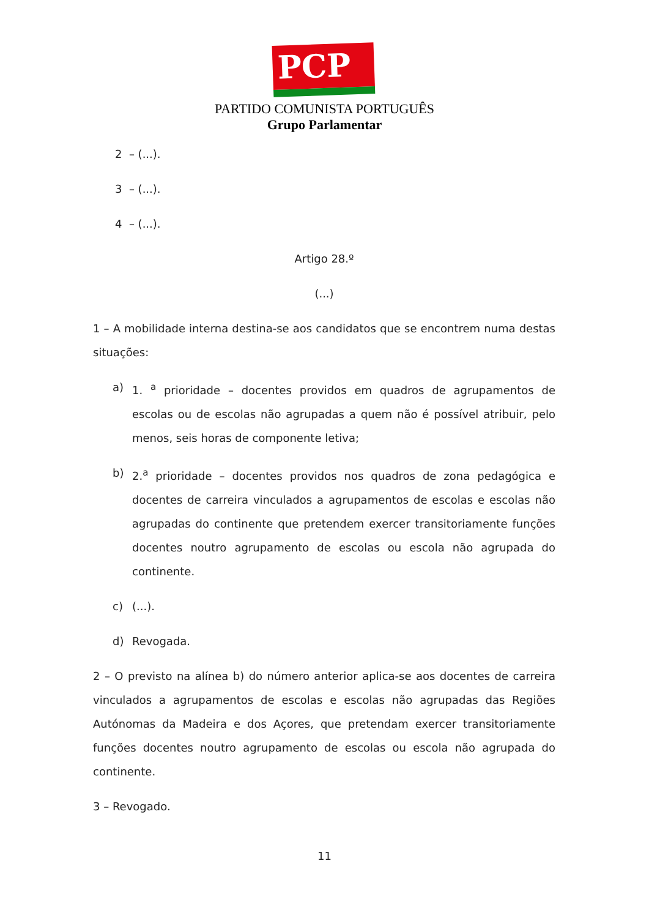PCP ☭
PARTIDO COMUNISTA PORTUGUÊS
Grupo Parlamentar
2 – (...).
3 – (...).
4 – (...).
Artigo 28.º
(...)
1 – A mobilidade interna destina-se aos candidatos que se encontrem numa destas situações:
a) 1. <sup>a</sup> prioridade – docentes providos em quadros de agrupamentos de escolas ou de escolas não agrupadas a quem não é possível atribuir, pelo menos, seis horas de componente letiva;
b) 2.<sup>a</sup> prioridade – docentes providos nos quadros de zona pedagógica e docentes de carreira vinculados a agrupamentos de escolas e escolas não agrupadas do continente que pretendem exercer transitoriamente funções docentes noutro agrupamento de escolas ou escola não agrupada do continente.
c) (...).
d) Revogada.
2 – O previsto na alínea b) do número anterior aplica-se aos docentes de carreira vinculados a agrupamentos de escolas e escolas não agrupadas das Regiões Autónomas da Madeira e dos Açores, que pretendam exercer transitoriamente funções docentes noutro agrupamento de escolas ou escola não agrupada do continente.
3 – Revogado.
11